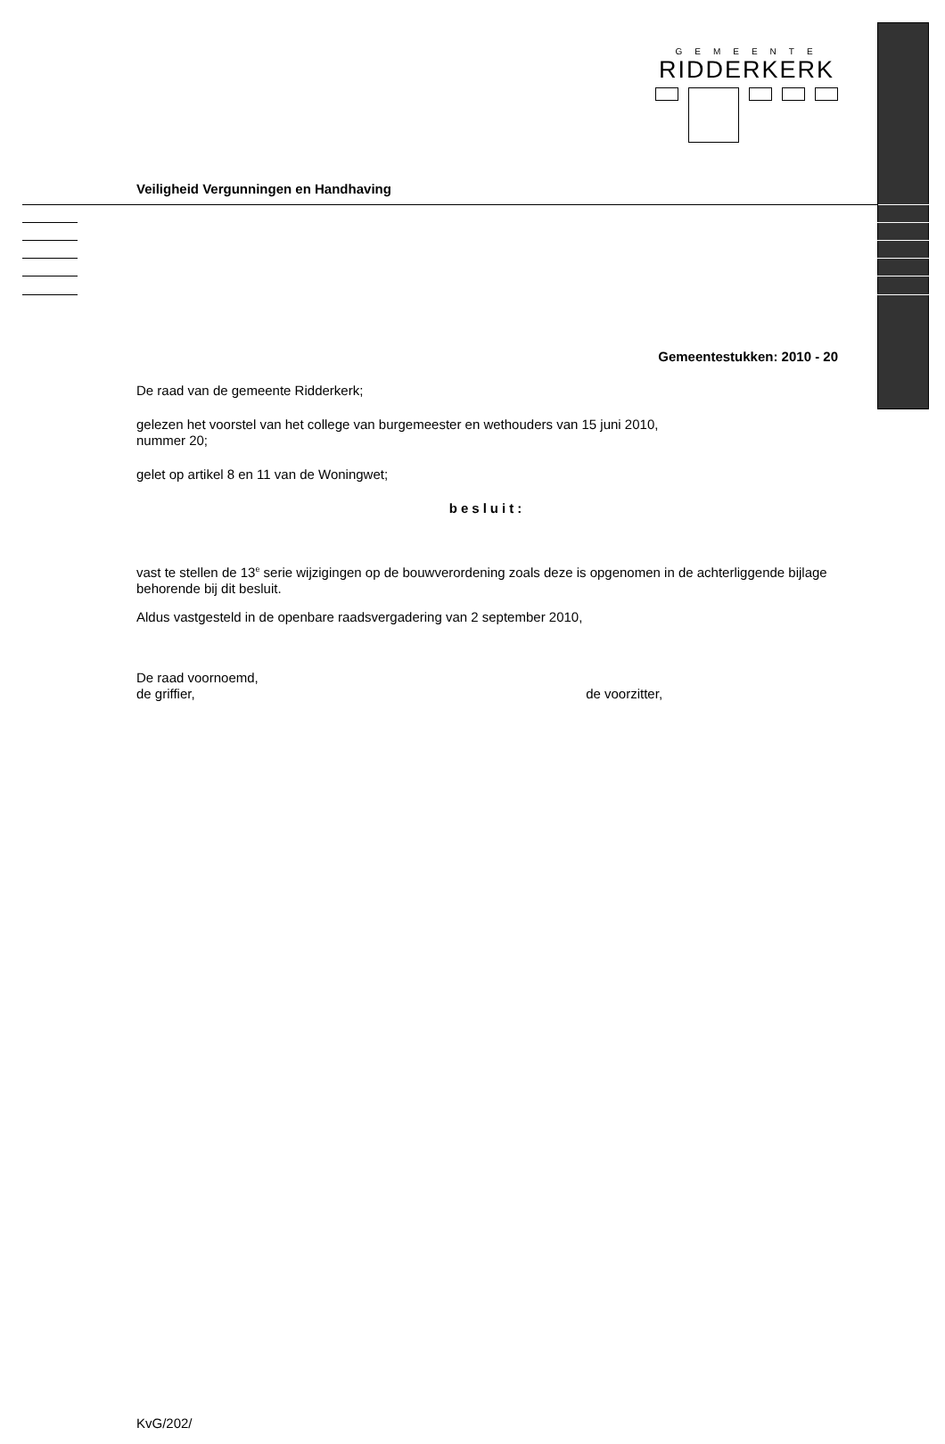GEMEENTE
RIDDERKERK
Veiligheid Vergunningen en Handhaving
Gemeentestukken: 2010 - 20
De raad van de gemeente Ridderkerk;
gelezen het voorstel van het college van burgemeester en wethouders van 15 juni 2010,
nummer 20;
gelet op artikel 8 en 11 van de Woningwet;
besluit:
vast te stellen de 13<sup>e</sup> serie wijzigingen op de bouwverordening zoals deze is opgenomen in de achterliggende bijlage behorende bij dit besluit.
Aldus vastgesteld in de openbare raadsvergadering van 2 september 2010,
De raad voornoemd,
de griffier, de voorzitter,
KvG/202/